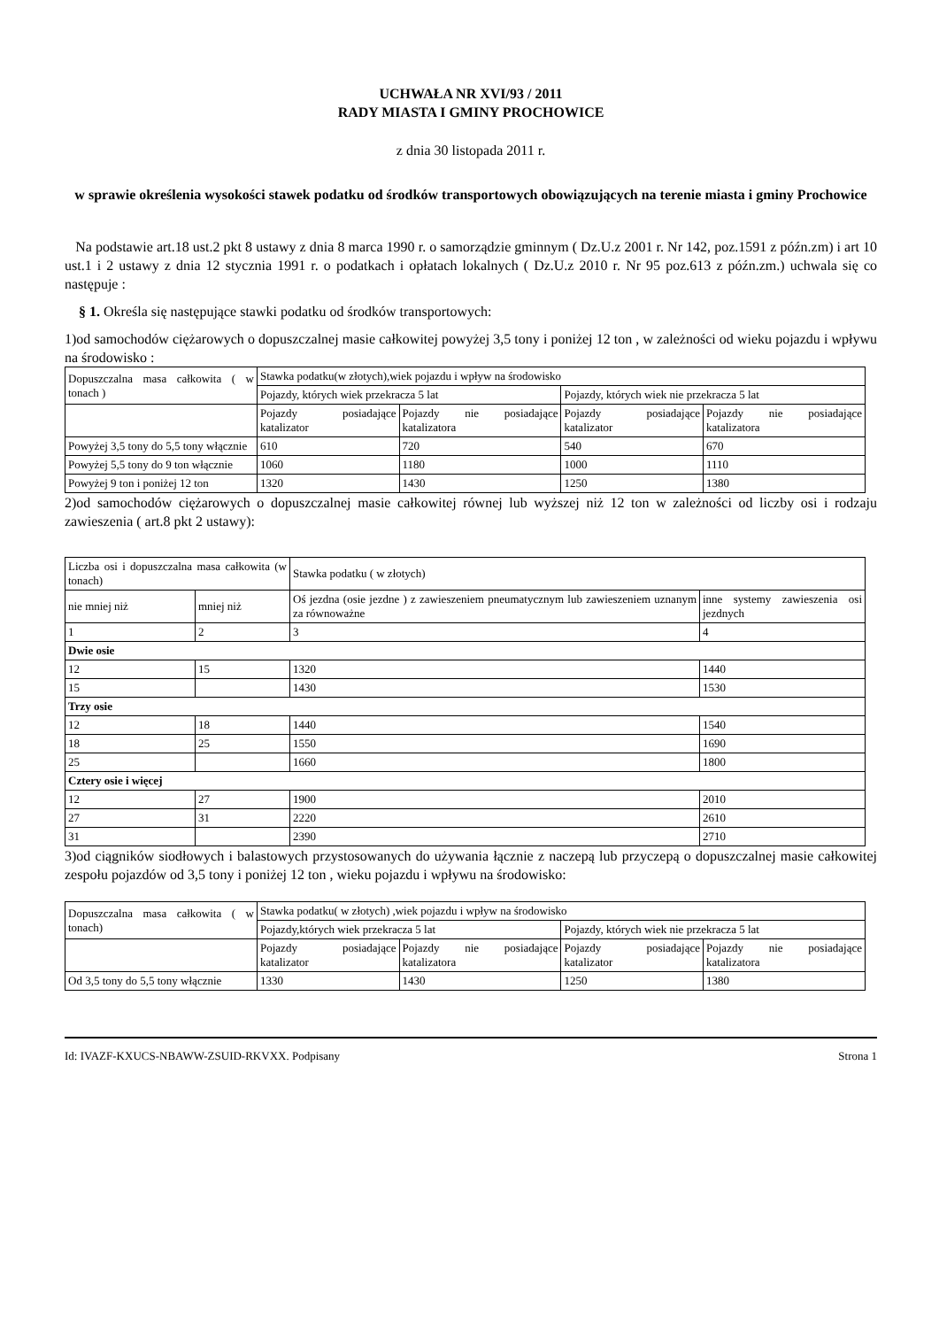UCHWAŁA NR XVI/93 / 2011
RADY MIASTA I GMINY PROCHOWICE
z dnia 30 listopada 2011 r.
w sprawie określenia wysokości stawek podatku od środków transportowych obowiązujących na terenie miasta i gminy Prochowice
Na podstawie art.18 ust.2 pkt 8 ustawy z dnia 8 marca 1990 r. o samorządzie gminnym ( Dz.U.z 2001 r. Nr 142, poz.1591 z późn.zm) i art 10 ust.1 i 2 ustawy z dnia 12 stycznia 1991 r. o podatkach i opłatach lokalnych ( Dz.U.z 2010 r. Nr 95 poz.613 z późn.zm.) uchwala się co następuje :
§ 1. Określa się następujące stawki podatku od środków transportowych:
1)od samochodów ciężarowych o dopuszczalnej masie całkowitej powyżej 3,5 tony i poniżej 12 ton , w zależności od wieku pojazdu i wpływu na środowisko :
| Dopuszczalna masa całkowita ( w tonach ) | Stawka podatku(w złotych),wiek pojazdu i wpływ na środowisko | | | |
| | Pojazdy, których wiek przekracza 5 lat | | Pojazdy, których wiek nie przekracza 5 lat | |
| | Pojazdy posiadające katalizator | Pojazdy nie posiadające katalizatora | Pojazdy posiadające katalizator | Pojazdy nie posiadające katalizatora |
| Powyżej 3,5 tony do 5,5 tony włącznie | 610 | 720 | 540 | 670 |
| Powyżej 5,5 tony do 9 ton włącznie | 1060 | 1180 | 1000 | 1110 |
| Powyżej 9 ton i poniżej 12 ton | 1320 | 1430 | 1250 | 1380 |
2)od samochodów ciężarowych o dopuszczalnej masie całkowitej równej lub wyższej niż 12 ton w zależności od liczby osi i rodzaju zawieszenia ( art.8 pkt 2 ustawy):
| Liczba osi i dopuszczalna masa całkowita (w tonach) | | Stawka podatku ( w złotych) | |
| nie mniej niż | mniej niż | Oś jezdna (osie jezdne ) z zawieszeniem pneumatycznym lub zawieszeniem uznanym za równoważne | inne systemy zawieszenia osi jezdnych |
| 1 | 2 | 3 | 4 |
| Dwie osie | | | |
| 12 | 15 | 1320 | 1440 |
| 15 | | 1430 | 1530 |
| Trzy osie | | | |
| 12 | 18 | 1440 | 1540 |
| 18 | 25 | 1550 | 1690 |
| 25 | | 1660 | 1800 |
| Cztery osie i więcej | | | |
| 12 | 27 | 1900 | 2010 |
| 27 | 31 | 2220 | 2610 |
| 31 | | 2390 | 2710 |
3)od ciągników siodłowych i balastowych przystosowanych do używania łącznie z naczepą lub przyczepą o dopuszczalnej masie całkowitej zespołu pojazdów od 3,5 tony i poniżej 12 ton , wieku pojazdu i wpływu na środowisko:
| Dopuszczalna masa całkowita ( w tonach) | Stawka podatku( w złotych) ,wiek pojazdu i wpływ na środowisko | | | |
| | Pojazdy,których wiek przekracza 5 lat | | Pojazdy, których wiek nie przekracza 5 lat | |
| | Pojazdy posiadające katalizator | Pojazdy nie posiadające katalizatora | Pojazdy posiadające katalizator | Pojazdy nie posiadające katalizatora |
| Od 3,5 tony do 5,5 tony włącznie | 1330 | 1430 | 1250 | 1380 |
Id: IVAZF-KXUCS-NBAWW-ZSUID-RKVXX. Podpisany Strona 1